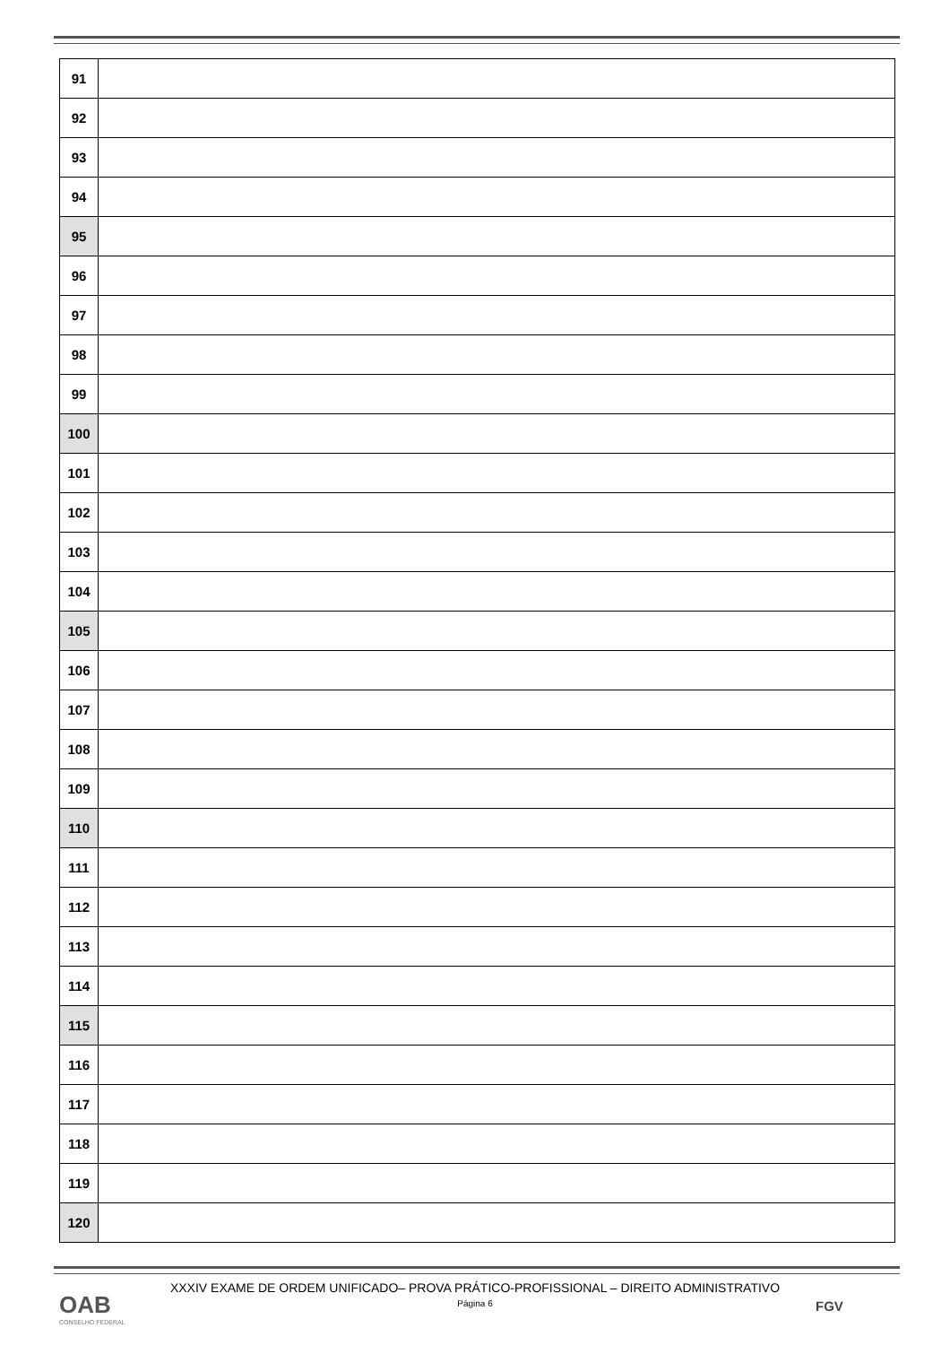| 91 | |
| 92 | |
| 93 | |
| 94 | |
| 95 | |
| 96 | |
| 97 | |
| 98 | |
| 99 | |
| 100 | |
| 101 | |
| 102 | |
| 103 | |
| 104 | |
| 105 | |
| 106 | |
| 107 | |
| 108 | |
| 109 | |
| 110 | |
| 111 | |
| 112 | |
| 113 | |
| 114 | |
| 115 | |
| 116 | |
| 117 | |
| 118 | |
| 119 | |
| 120 | |
XXXIV EXAME DE ORDEM UNIFICADO– PROVA PRÁTICO-PROFISSIONAL – DIREITO ADMINISTRATIVO
Página 6
OAB
CONSELHO FEDERAL
FGV